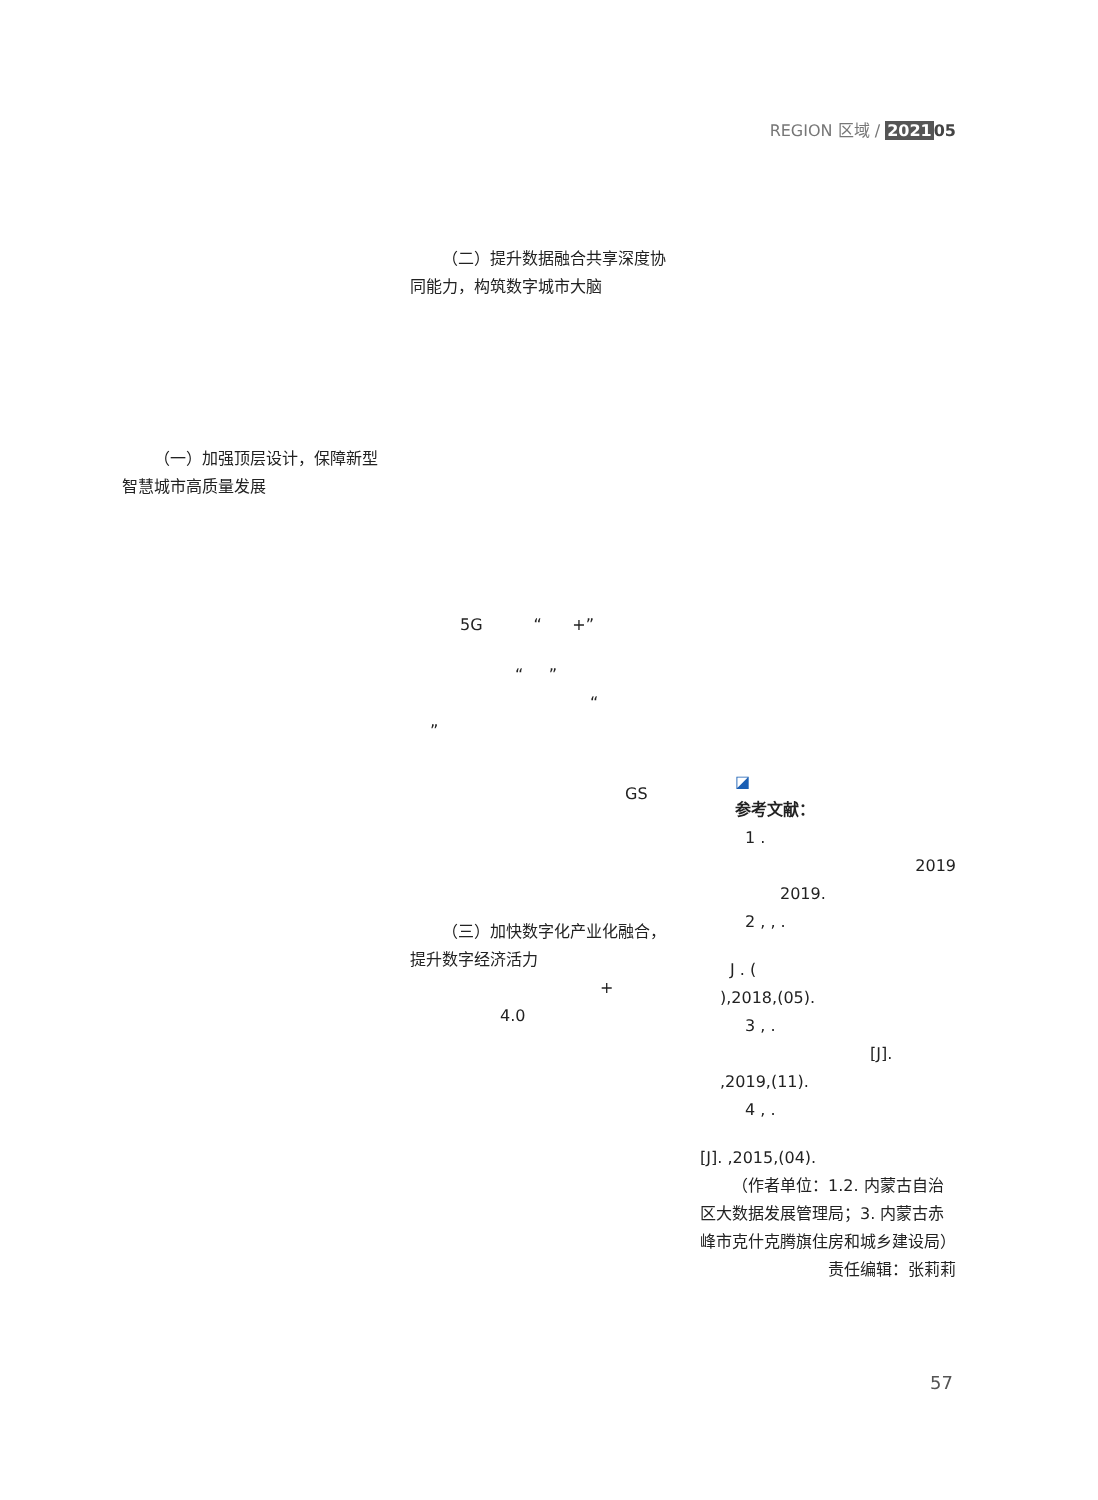REGION 区域 / 202105
（二）提升数据融合共享深度协同能力，构筑数字城市大脑
5G “ +”
“ ”
“
”
GS
（三）加快数字化产业化融合，提升数字经济活力
+
4.0
（一）加强顶层设计，保障新型智慧城市高质量发展
◪
参考文献：
1 .
2019
2019.
2 , , .
J . (
),2018,(05).
3 , .
[J].
,2019,(11).
4 , .
[J]. ,2015,(04).
（作者单位：1.2. 内蒙古自治区大数据发展管理局；3. 内蒙古赤峰市克什克腾旗住房和城乡建设局）
责任编辑：张莉莉
57